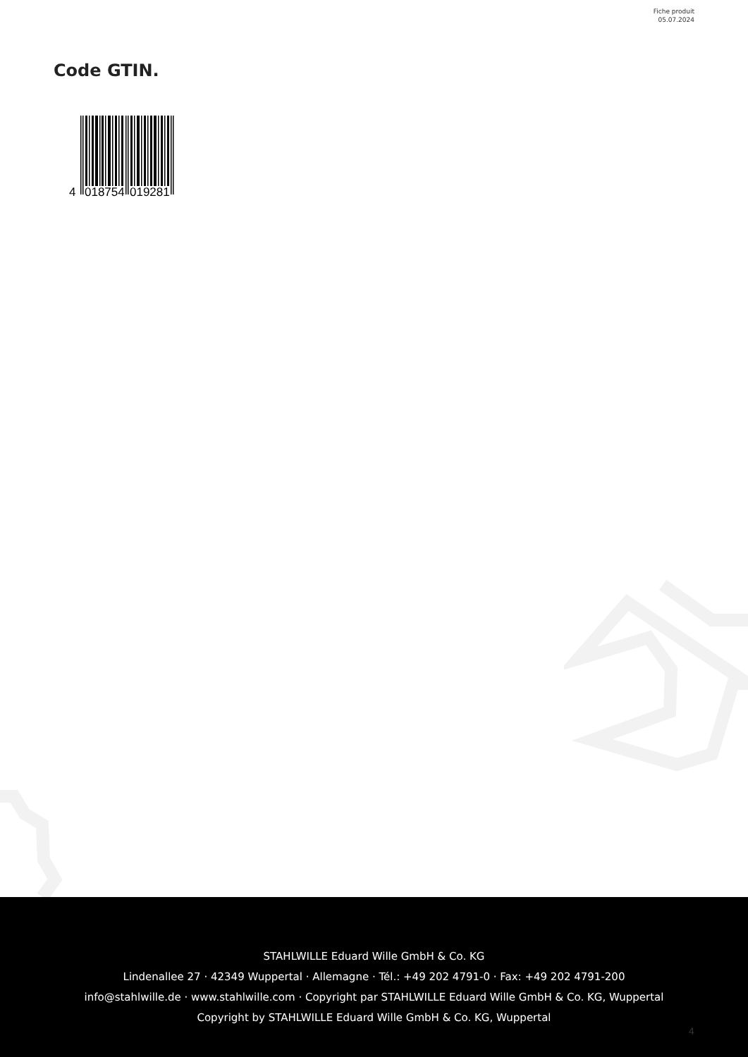Fiche produit
05.07.2024
Code GTIN.
4
018754
019281
STAHLWILLE Eduard Wille GmbH & Co. KG
Lindenallee 27 · 42349 Wuppertal · Allemagne · Tél.: +49 202 4791-0 · Fax: +49 202 4791-200
info@stahlwille.de · www.stahlwille.com · Copyright par STAHLWILLE Eduard Wille GmbH & Co. KG, Wuppertal
Copyright by STAHLWILLE Eduard Wille GmbH & Co. KG, Wuppertal
4